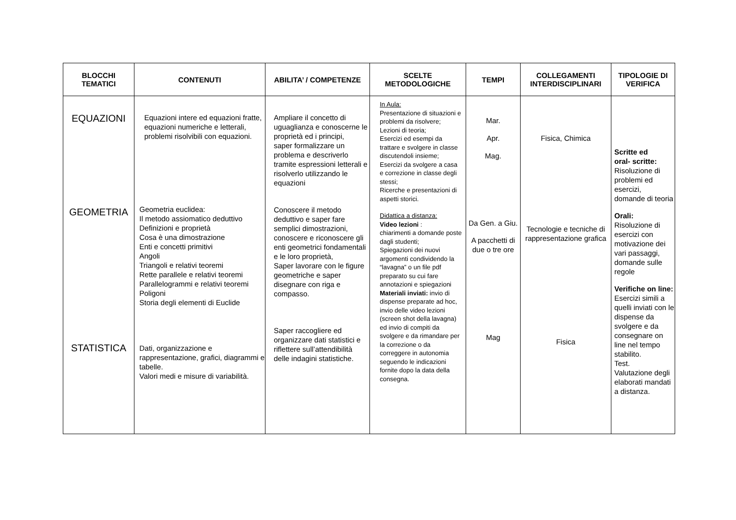| BLOCCHI TEMATICI | CONTENUTI | ABILITA’ / COMPETENZE | SCELTE METODOLOGICHE | TEMPI | COLLEGAMENTI INTERDISCIPLINARI | TIPOLOGIE DI VERIFICA |
| --- | --- | --- | --- | --- | --- | --- |
| EQUAZIONI GEOMETRIA STATISTICA | Equazioni intere ed equazioni fratte, equazioni numeriche e letterali, problemi risolvibili con equazioni. Geometria euclidea: Il metodo assiomatico deduttivo Definizioni e proprietà Cosa è una dimostrazione Enti e concetti primitivi Angoli Triangoli e relativi teoremi Rette parallele e relativi teoremi Parallelogrammi e relativi teoremi Poligoni Storia degli elementi di Euclide Dati, organizzazione e rappresentazione, grafici, diagrammi e tabelle. Valori medi e misure di variabilità. | Ampliare il concetto di uguaglianza e conoscerne le proprietà ed i principi, saper formalizzare un problema e descriverlo tramite espressioni letterali e risolverlo utilizzando le equazioni Conoscere il metodo deduttivo e saper fare semplici dimostrazioni, conoscere e riconoscere gli enti geometrici fondamentali e le loro proprietà, Saper lavorare con le figure geometriche e saper disegnare con riga e compasso. Saper raccogliere ed organizzare dati statistici e riflettere sull’attendibilità delle indagini statistiche. | In Aula: Presentazione di situazioni e problemi da risolvere; Lezioni di teoria; Esercizi ed esempi da trattare e svolgere in classe discutendoli insieme; Esercizi da svolgere a casa e correzione in classe degli stessi; Ricerche e presentazioni di aspetti storici. Didattica a distanza: Video lezioni : chiarimenti a domande poste dagli studenti; Spiegazioni dei nuovi argomenti condividendo la “lavagna” o un file pdf preparato su cui fare annotazioni e spiegazioni Materiali inviati: invio di dispense preparate ad hoc, invio delle video lezioni (screen shot della lavagna) ed invio di compiti da svolgere e da rimandare per la correzione o da correggere in autonomia seguendo le indicazioni fornite dopo la data della consegna. | Mar. Apr. Mag. Da Gen. a Giu. A pacchetti di due o tre ore Mag | Fisica, Chimica Tecnologie e tecniche di rappresentazione grafica Fisica | Scritte ed oral- scritte: Risoluzione di problemi ed esercizi, domande di teoria Orali: Risoluzione di esercizi con motivazione dei vari passaggi, domande sulle regole Verifiche on line: Esercizi simili a quelli inviati con le dispense da svolgere e da consegnare on line nel tempo stabilito. Test. Valutazione degli elaborati mandati a distanza. |